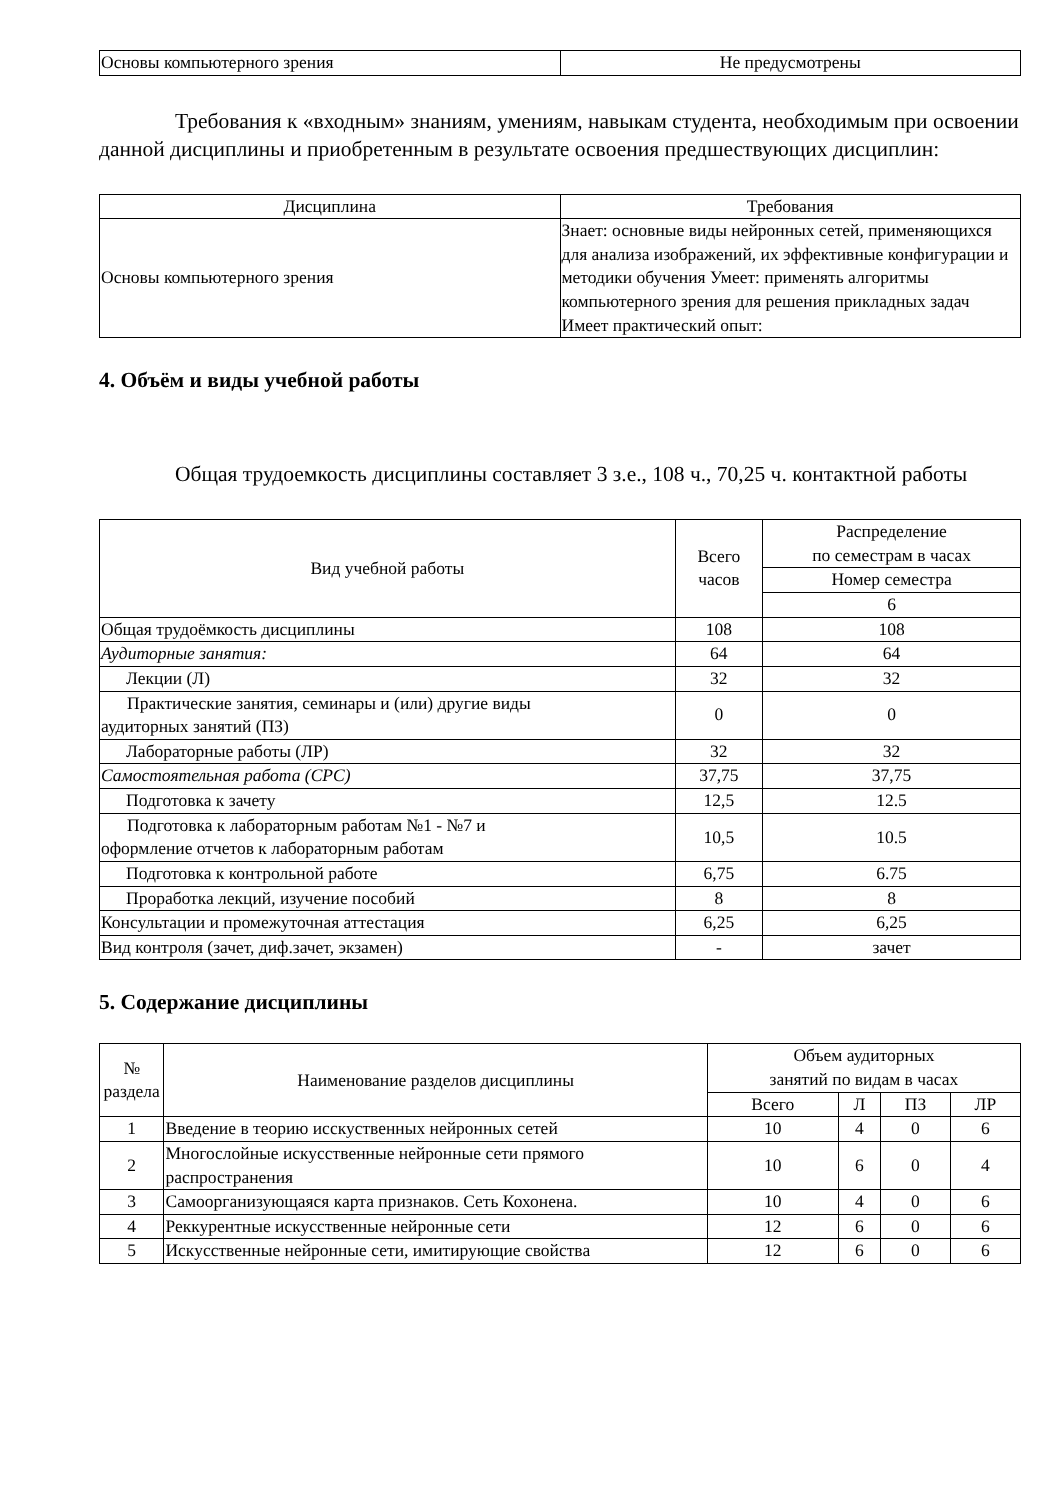| Основы компьютерного зрения | Не предусмотрены |
Требования к «входным» знаниям, умениям, навыкам студента, необходимым при освоении данной дисциплины и приобретенным в результате освоения предшествующих дисциплин:
| Дисциплина | Требования |
| --- | --- |
| Основы компьютерного зрения | Знает: основные виды нейронных сетей, применяющихся для анализа изображений, их эффективные конфигурации и методики обучения Умеет: применять алгоритмы компьютерного зрения для решения прикладных задач Имеет практический опыт: |
4. Объём и виды учебной работы
Общая трудоемкость дисциплины составляет 3 з.е., 108 ч., 70,25 ч. контактной работы
| Вид учебной работы | Всего часов | Распределение по семестрам в часах |
| --- | --- | --- |
| | | Номер семестра |
| | | 6 |
| Общая трудоёмкость дисциплины | 108 | 108 |
| Аудиторные занятия: | 64 | 64 |
| Лекции (Л) | 32 | 32 |
| Практические занятия, семинары и (или) другие виды аудиторных занятий (ПЗ) | 0 | 0 |
| Лабораторные работы (ЛР) | 32 | 32 |
| Самостоятельная работа (СРС) | 37,75 | 37,75 |
| Подготовка к зачету | 12,5 | 12.5 |
| Подготовка к лабораторным работам №1 - №7 и оформление отчетов к лабораторным работам | 10,5 | 10.5 |
| Подготовка к контрольной работе | 6,75 | 6.75 |
| Проработка лекций, изучение пособий | 8 | 8 |
| Консультации и промежуточная аттестация | 6,25 | 6,25 |
| Вид контроля (зачет, диф.зачет, экзамен) | - | зачет |
5. Содержание дисциплины
| № раздела | Наименование разделов дисциплины | Объем аудиторных занятий по видам в часах | | | |
| --- | --- | --- | --- | --- | --- |
| | | Всего | Л | ПЗ | ЛР |
| 1 | Введение в теорию исскуственных нейронных сетей | 10 | 4 | 0 | 6 |
| 2 | Многослойные искусственные нейронные сети прямого распространения | 10 | 6 | 0 | 4 |
| 3 | Самоорганизующаяся карта признаков. Сеть Кохонена. | 10 | 4 | 0 | 6 |
| 4 | Реккурентные искусственные нейронные сети | 12 | 6 | 0 | 6 |
| 5 | Искусственные нейронные сети, имитирующие свойства | 12 | 6 | 0 | 6 |